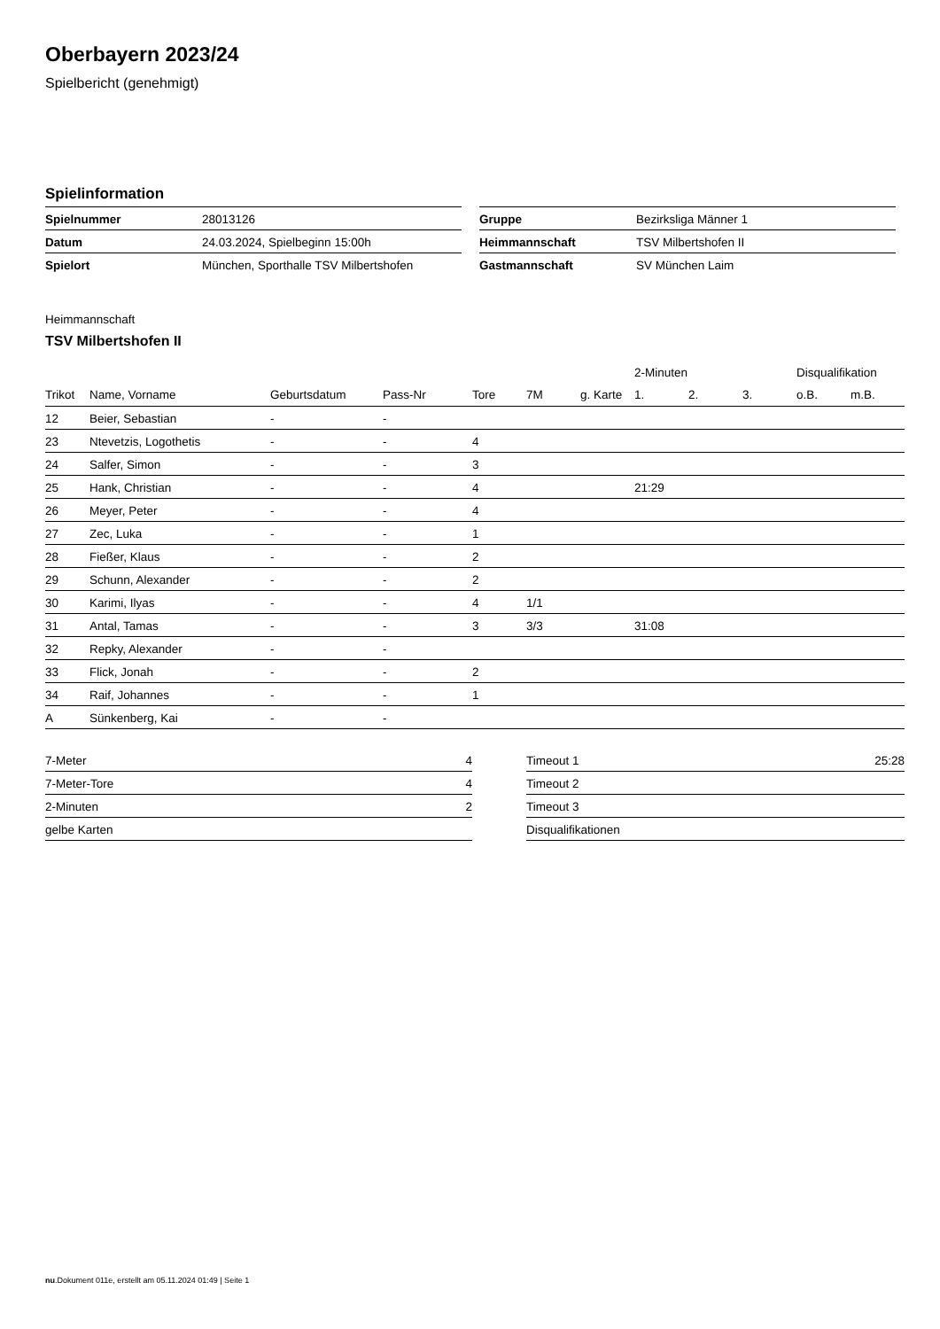Oberbayern 2023/24
Spielbericht (genehmigt)
Spielinformation
| Spielnummer | 28013126 |
| Datum | 24.03.2024, Spielbeginn 15:00h |
| Spielort | München, Sporthalle TSV Milbertshofen |
| Gruppe | Bezirksliga Männer 1 |
| Heimmannschaft | TSV Milbertshofen II |
| Gastmannschaft | SV München Laim |
Heimmannschaft
TSV Milbertshofen II
| | | | | | | | 2-Minuten | | | Disqualifikation | |
| --- | --- | --- | --- | --- | --- | --- | --- | --- | --- | --- | --- |
| Trikot | Name, Vorname | Geburtsdatum | Pass-Nr | Tore | 7M | g. Karte | 1. | 2. | 3. | o.B. | m.B. |
| 12 | Beier, Sebastian | - | - | | | | | | | | |
| 23 | Ntevetzis, Logothetis | - | - | 4 | | | | | | | |
| 24 | Salfer, Simon | - | - | 3 | | | | | | | |
| 25 | Hank, Christian | - | - | 4 | | | 21:29 | | | | |
| 26 | Meyer, Peter | - | - | 4 | | | | | | | |
| 27 | Zec, Luka | - | - | 1 | | | | | | | |
| 28 | Fießer, Klaus | - | - | 2 | | | | | | | |
| 29 | Schunn, Alexander | - | - | 2 | | | | | | | |
| 30 | Karimi, Ilyas | - | - | 4 | 1/1 | | | | | | |
| 31 | Antal, Tamas | - | - | 3 | 3/3 | | 31:08 | | | | |
| 32 | Repky, Alexander | - | - | | | | | | | | |
| 33 | Flick, Jonah | - | - | 2 | | | | | | | |
| 34 | Raif, Johannes | - | - | 1 | | | | | | | |
| A | Sünkenberg, Kai | - | - | | | | | | | | |
| 7-Meter | 4 |
| 7-Meter-Tore | 4 |
| 2-Minuten | 2 |
| gelbe Karten | |
| Timeout 1 | 25:28 |
| Timeout 2 | |
| Timeout 3 | |
| Disqualifikationen | |
nu.Dokument 011e, erstellt am 05.11.2024 01:49 | Seite 1